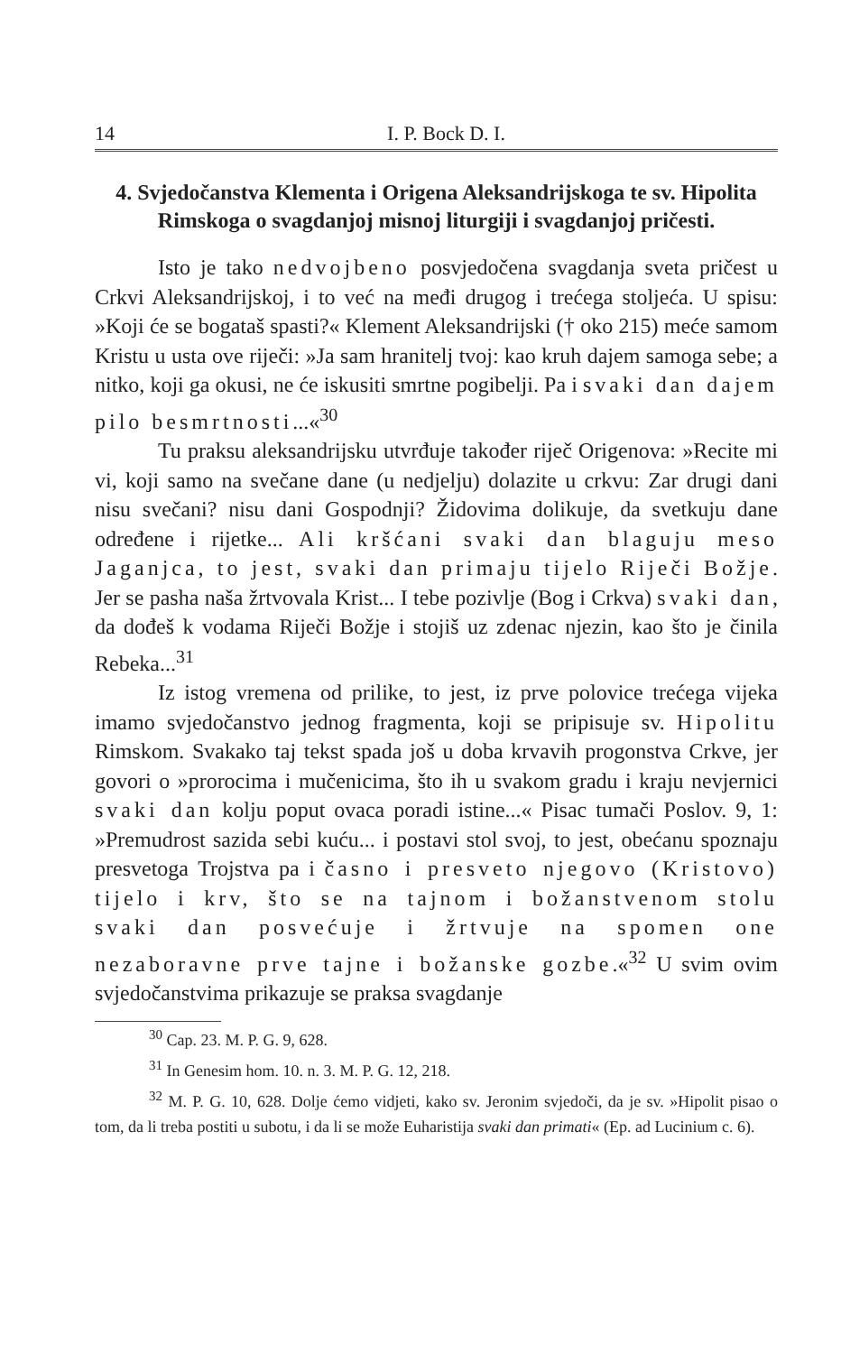14 I. P. Bock D. I.
4. Svjedočanstva Klementa i Origena Aleksandrijskoga te sv. Hipolita Rimskoga o svagdanjoj misnoj liturgiji i svagdanjoj pričesti.
Isto je tako nedvojbeno posvjedočena svagdanja sveta pričest u Crkvi Aleksandrijskoj, i to već na međi drugog i trećega stoljeća. U spisu: »Koji će se bogataš spasti?« Klement Aleksandrijski († oko 215) meće samom Kristu u usta ove riječi: »Ja sam hranitelj tvoj: kao kruh dajem samoga sebe; a nitko, koji ga okusi, ne će iskusiti smrtne pogibelji. Pa i svaki dan dajem pilo besmrtnosti...«<sup>30</sup>
Tu praksu aleksandrijsku utvrđuje također riječ Origenova: »Recite mi vi, koji samo na svečane dane (u nedjelju) dolazite u crkvu: Zar drugi dani nisu svečani? nisu dani Gospodnji? Židovima dolikuje, da svetkuju dane određene i rijetke... Ali kršćani svaki dan blaguju meso Jaganjca, to jest, svaki dan primaju tijelo Riječi Božje. Jer se pasha naša žrtvovala Krist... I tebe pozivlje (Bog i Crkva) svaki dan, da dođeš k vodama Riječi Božje i stojiš uz zdenac njezin, kao što je činila Rebeka...<sup>31</sup>
Iz istog vremena od prilike, to jest, iz prve polovice trećega vijeka imamo svjedočanstvo jednog fragmenta, koji se pripisuje sv. Hipolitu Rimskom. Svakako taj tekst spada još u doba krvavih progonstva Crkve, jer govori o »prorocima i mučenicima, što ih u svakom gradu i kraju nevjernici svaki dan kolju poput ovaca poradi istine...« Pisac tumači Poslov. 9, 1: »Premudrost sazida sebi kuću... i postavi stol svoj, to jest, obećanu spoznaju presvetoga Trojstva pa i časno i presveto njegovo (Kristovo) tijelo i krv, što se na tajnom i božanstvenom stolu svaki dan posvećuje i žrtvuje na spomen one nezaboravne prve tajne i božanske gozbe.«<sup>32</sup> U svim ovim svjedočanstvima prikazuje se praksa svagdanje
<sup>30</sup> Cap. 23. M. P. G. 9, 628.
<sup>31</sup> In Genesim hom. 10. n. 3. M. P. G. 12, 218.
<sup>32</sup> M. P. G. 10, 628. Dolje ćemo vidjeti, kako sv. Jeronim svjedoči, da je sv. »Hipolit pisao o tom, da li treba postiti u subotu, i da li se može Euharistija svaki dan primati« (Ep. ad Lucinium c. 6).